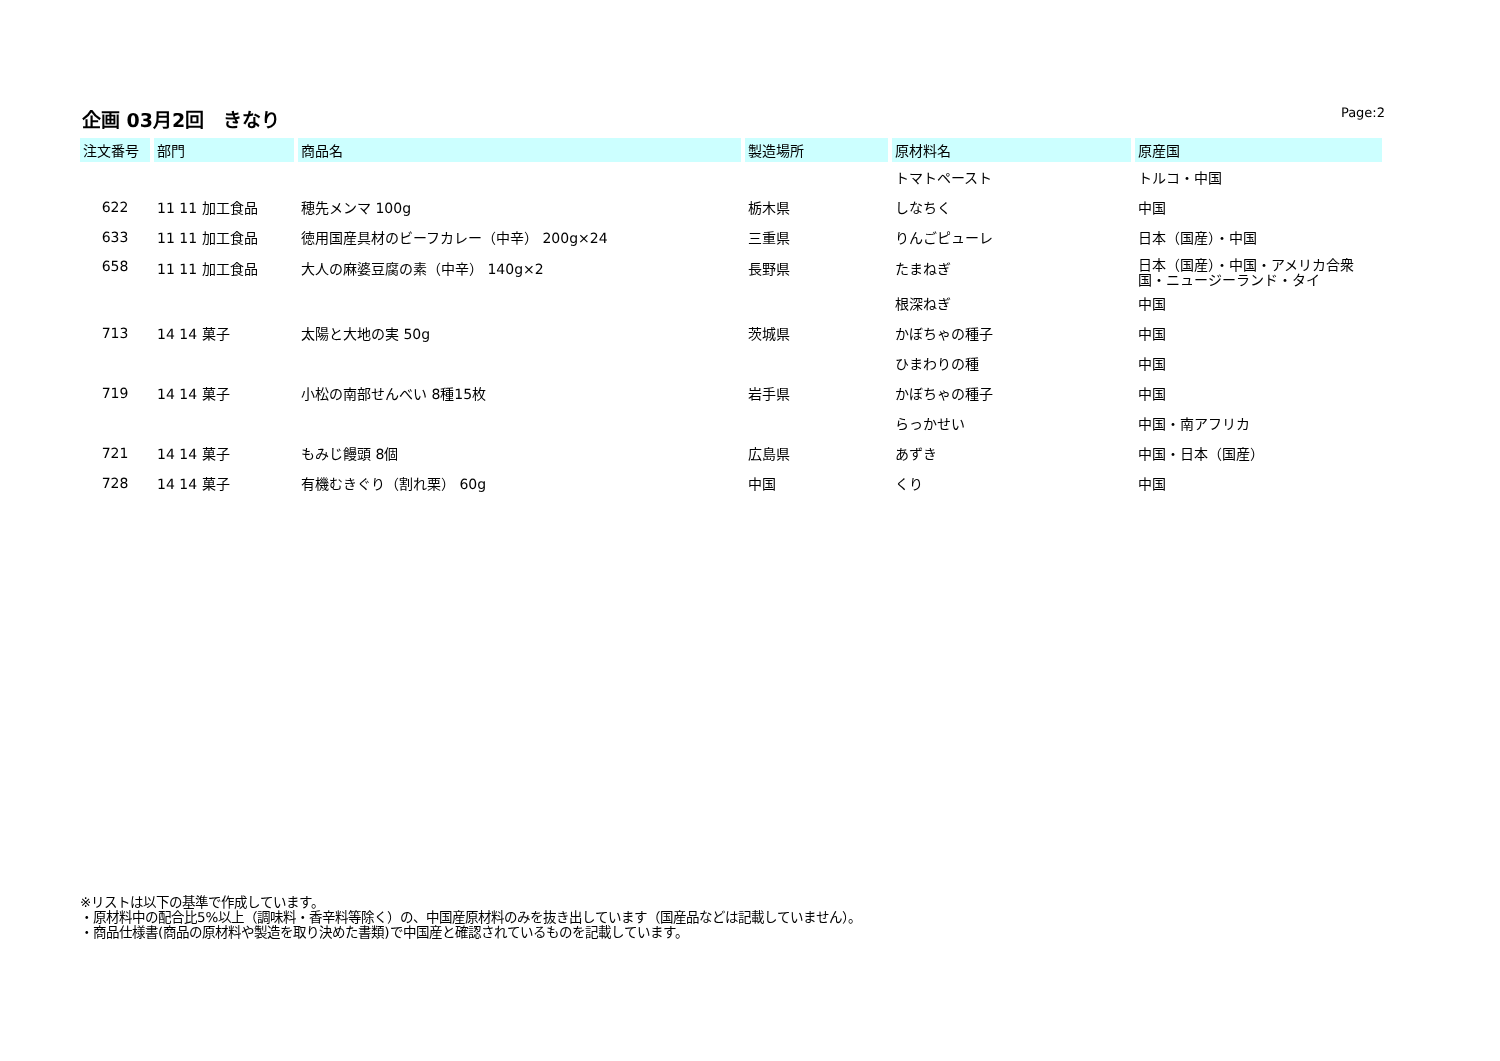企画 03月2回　きなり
Page:2
| 注文番号 | 部門 | 商品名 | 製造場所 | 原材料名 | 原産国 |
| --- | --- | --- | --- | --- | --- |
| | | | | トマトペースト | トルコ・中国 |
| 622 | 11 11 加工食品 | 穂先メンマ 100g | 栃木県 | しなちく | 中国 |
| 633 | 11 11 加工食品 | 徳用国産具材のビーフカレー（中辛） 200g×24 | 三重県 | りんごピューレ | 日本（国産）・中国 |
| 658 | 11 11 加工食品 | 大人の麻婆豆腐の素（中辛） 140g×2 | 長野県 | たまねぎ | 日本（国産）・中国・アメリカ合衆国・ニュージーランド・タイ |
| | | | | 根深ねぎ | 中国 |
| 713 | 14 14 菓子 | 太陽と大地の実 50g | 茨城県 | かぼちゃの種子 | 中国 |
| | | | | ひまわりの種 | 中国 |
| 719 | 14 14 菓子 | 小松の南部せんべい 8種15枚 | 岩手県 | かぼちゃの種子 | 中国 |
| | | | | らっかせい | 中国・南アフリカ |
| 721 | 14 14 菓子 | もみじ饅頭 8個 | 広島県 | あずき | 中国・日本（国産） |
| 728 | 14 14 菓子 | 有機むきぐり（割れ栗） 60g | 中国 | くり | 中国 |
※リストは以下の基準で作成しています。
・原材料中の配合比5%以上（調味料・香辛料等除く）の、中国産原材料のみを抜き出しています（国産品などは記載していません）。
・商品仕様書(商品の原材料や製造を取り決めた書類)で中国産と確認されているものを記載しています。